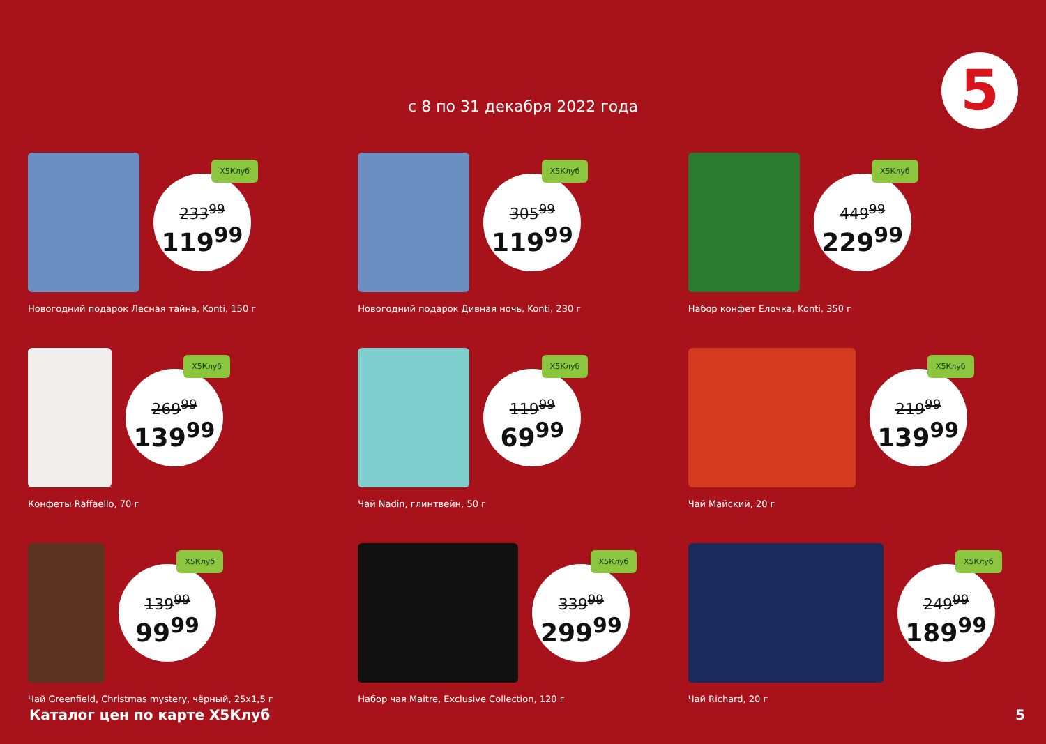5
с 8 по 31 декабря 2022 года
X5Клуб
233<sup>99</sup>
119<sup>99</sup>
Новогодний подарок Лесная тайна, Konti, 150 г
X5Клуб
305<sup>99</sup>
119<sup>99</sup>
Новогодний подарок Дивная ночь, Konti, 230 г
X5Клуб
449<sup>99</sup>
229<sup>99</sup>
Набор конфет Елочка, Konti, 350 г
X5Клуб
269<sup>99</sup>
139<sup>99</sup>
Конфеты Raffaello, 70 г
X5Клуб
119<sup>99</sup>
69<sup>99</sup>
Чай Nadin, глинтвейн, 50 г
X5Клуб
219<sup>99</sup>
139<sup>99</sup>
Чай Майский, 20 г
X5Клуб
139<sup>99</sup>
99<sup>99</sup>
Чай Greenfield, Christmas mystery, чёрный, 25x1,5 г
X5Клуб
339<sup>99</sup>
299<sup>99</sup>
Набор чая Maitre, Exclusive Collection, 120 г
X5Клуб
249<sup>99</sup>
189<sup>99</sup>
Чай Richard, 20 г
Каталог цен по карте X5Клуб 5